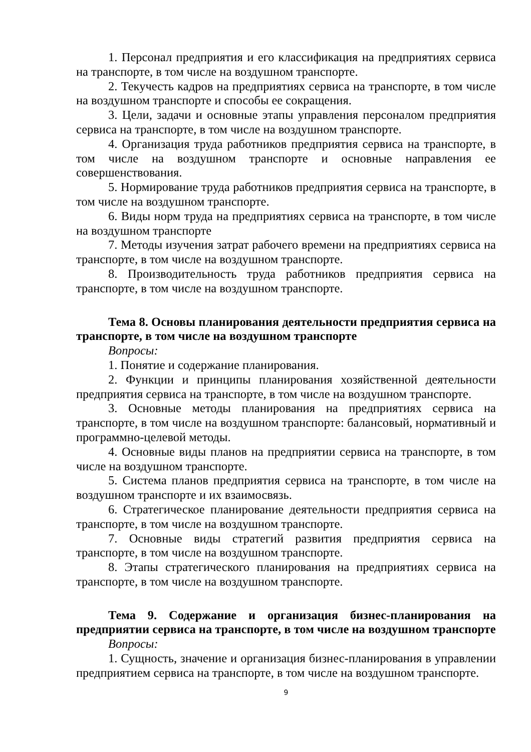1. Персонал предприятия и его классификация на предприятиях сервиса на транспорте, в том числе на воздушном транспорте.
2. Текучесть кадров на предприятиях сервиса на транспорте, в том числе на воздушном транспорте и способы ее сокращения.
3. Цели, задачи и основные этапы управления персоналом предприятия сервиса на транспорте, в том числе на воздушном транспорте.
4. Организация труда работников предприятия сервиса на транспорте, в том числе на воздушном транспорте и основные направления ее совершенствования.
5. Нормирование труда работников предприятия сервиса на транспорте, в том числе на воздушном транспорте.
6. Виды норм труда на предприятиях сервиса на транспорте, в том числе на воздушном транспорте
7. Методы изучения затрат рабочего времени на предприятиях сервиса на транспорте, в том числе на воздушном транспорте.
8. Производительность труда работников предприятия сервиса на транспорте, в том числе на воздушном транспорте.
Тема 8. Основы планирования деятельности предприятия сервиса на транспорте, в том числе на воздушном транспорте
Вопросы:
1. Понятие и содержание планирования.
2. Функции и принципы планирования хозяйственной деятельности предприятия сервиса на транспорте, в том числе на воздушном транспорте.
3. Основные методы планирования на предприятиях сервиса на транспорте, в том числе на воздушном транспорте: балансовый, нормативный и программно-целевой методы.
4. Основные виды планов на предприятии сервиса на транспорте, в том числе на воздушном транспорте.
5. Система планов предприятия сервиса на транспорте, в том числе на воздушном транспорте и их взаимосвязь.
6. Стратегическое планирование деятельности предприятия сервиса на транспорте, в том числе на воздушном транспорте.
7. Основные виды стратегий развития предприятия сервиса на транспорте, в том числе на воздушном транспорте.
8. Этапы стратегического планирования на предприятиях сервиса на транспорте, в том числе на воздушном транспорте.
Тема 9. Содержание и организация бизнес-планирования на предприятии сервиса на транспорте, в том числе на воздушном транспорте
Вопросы:
1. Сущность, значение и организация бизнес-планирования в управлении предприятием сервиса на транспорте, в том числе на воздушном транспорте.
9